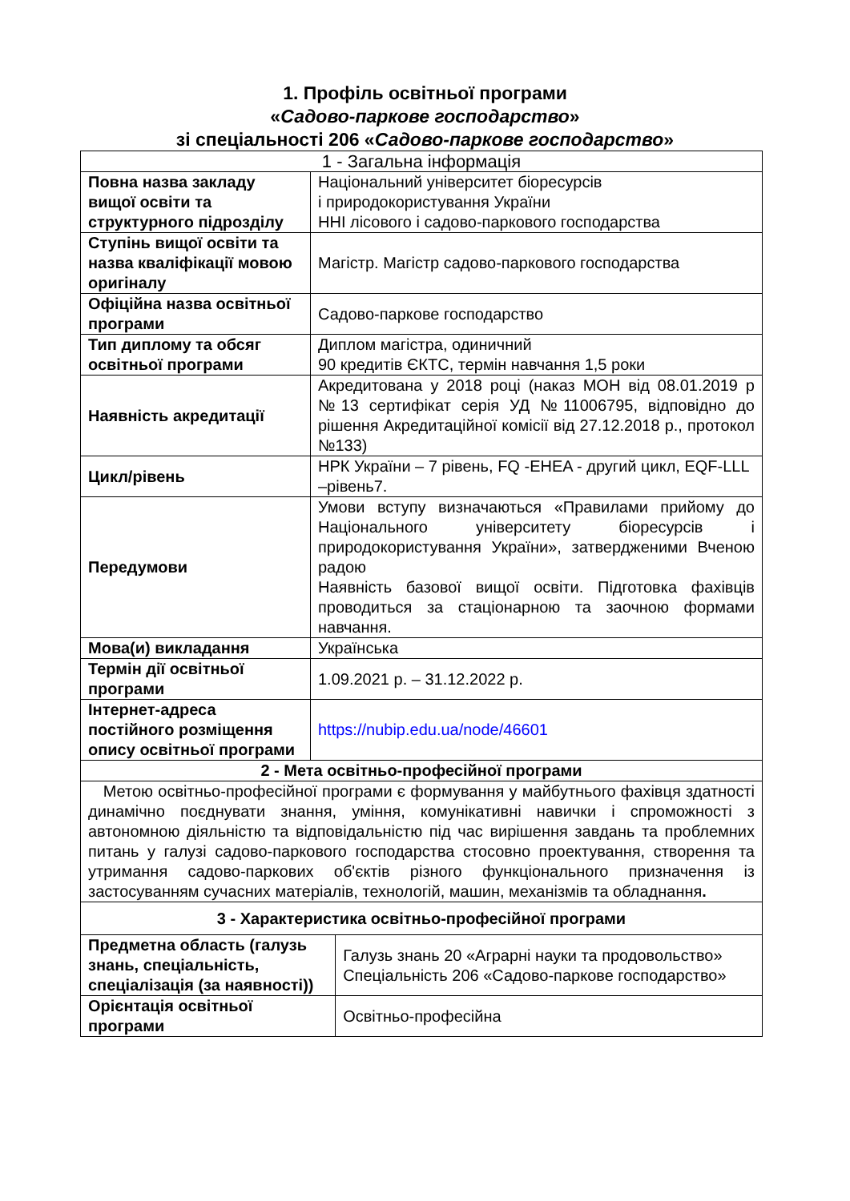1. Профіль освітньої програми
«Садово-паркове господарство»
зі спеціальності 206 «Садово-паркове господарство»
| 1 - Загальна інформація | | |
| --- | --- | --- |
| Повна назва закладу вищої освіти та структурного підрозділу | Національний університет біоресурсів і природокористування України ННІ лісового і садово-паркового господарства | |
| Ступінь вищої освіти та назва кваліфікації мовою оригіналу | Магістр. Магістр садово-паркового господарства | |
| Офіційна назва освітньої програми | Садово-паркове господарство | |
| Тип диплому та обсяг освітньої програми | Диплом магістра, одиничний 90 кредитів ЄКТС, термін навчання 1,5 роки | |
| Наявність акредитації | Акредитована у 2018 році (наказ МОН від 08.01.2019 р №13 сертифікат серія УД №11006795, відповідно до рішення Акредитаційної комісії від 27.12.2018 р., протокол №133) | |
| Цикл/рівень | НРК України – 7 рівень, FQ -EHEA - другий цикл, EQF-LLL –рівень7. | |
| Передумови | Умови вступу визначаються «Правилами прийому до Національного університету біоресурсів і природокористування України», затвердженими Вченою радою Наявність базової вищої освіти. Підготовка фахівців проводиться за стаціонарною та заочною формами навчання. | |
| Мова(и) викладання | Українська | |
| Термін дії освітньої програми | 1.09.2021 р. – 31.12.2022 р. | |
| Інтернет-адреса постійного розміщення опису освітньої програми | https://nubip.edu.ua/node/46601 | |
| 2 - Мета освітньо-професійної програми | | |
| Метою освітньо-професійної програми є формування у майбутнього фахівця здатності динамічно поєднувати знання, уміння, комунікативні навички і спроможності з автономною діяльністю та відповідальністю під час вирішення завдань та проблемних питань у галузі садово-паркового господарства стосовно проектування, створення та утримання садово-паркових об'єктів різного функціонального призначення із застосуванням сучасних матеріалів, технологій, машин, механізмів та обладнання . | | |
| 3 - Характеристика освітньо-професійної програми | | |
| Предметна область (галузь знань, спеціальність, спеціалізація (за наявності)) | | Галузь знань 20 «Аграрні науки та продовольство» Спеціальність 206 «Садово-паркове господарство» |
| Орієнтація освітньої програми | | Освітньо-професійна |